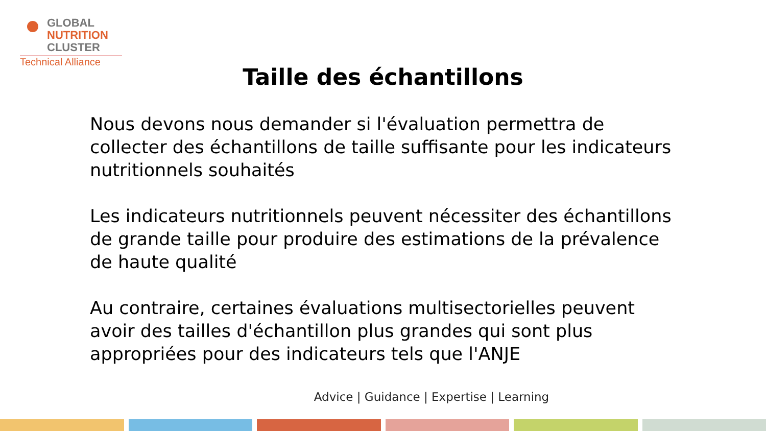GLOBAL
NUTRITION
CLUSTER
Technical Alliance
Taille des échantillons
Nous devons nous demander si l'évaluation permettra de collecter des échantillons de taille suffisante pour les indicateurs nutritionnels souhaités
Les indicateurs nutritionnels peuvent nécessiter des échantillons de grande taille pour produire des estimations de la prévalence de haute qualité
Au contraire, certaines évaluations multisectorielles peuvent avoir des tailles d'échantillon plus grandes qui sont plus appropriées pour des indicateurs tels que l'ANJE
Advice | Guidance | Expertise | Learning